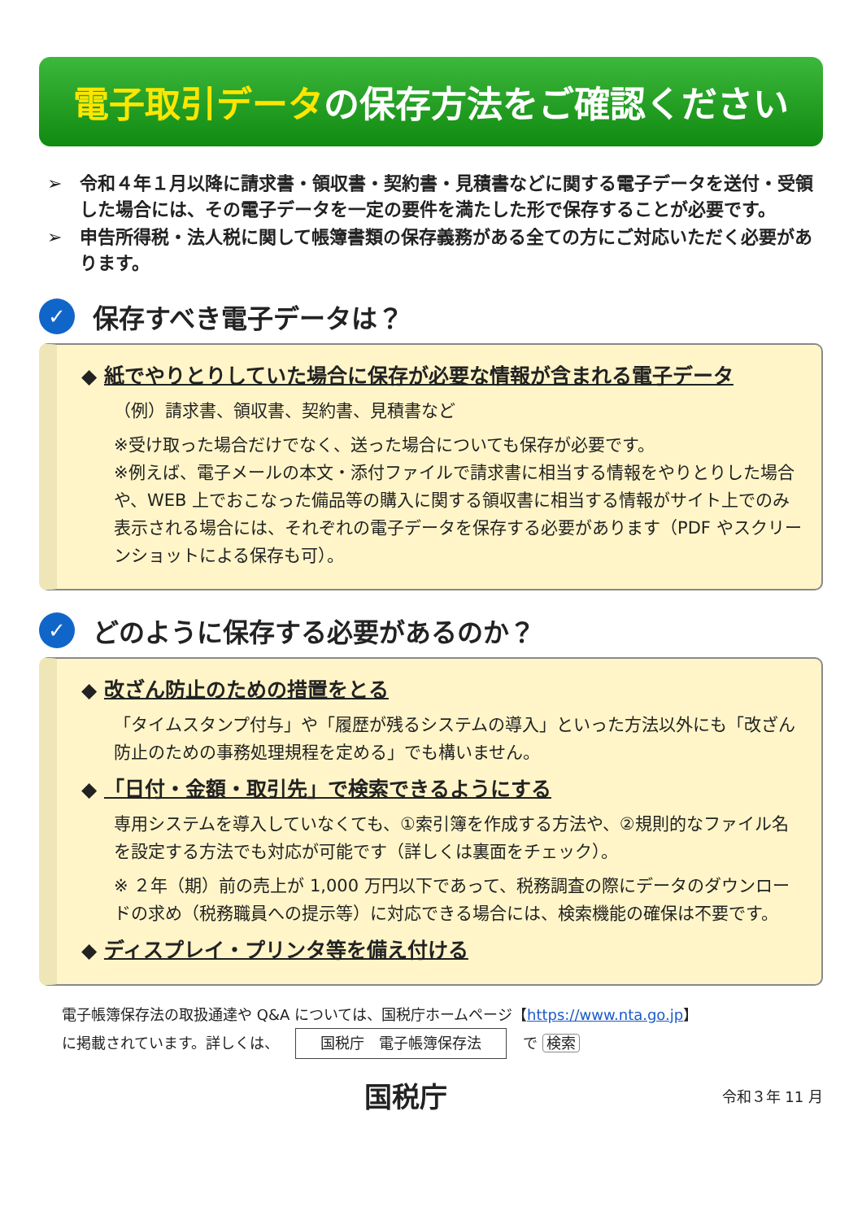電子取引データ の保存方法をご確認ください
➢　令和４年１月以降に請求書・領収書・契約書・見積書などに関する電子データを送付・受領した場合には、その電子データを一定の要件を満たした形で保存することが必要です。
➢　申告所得税・法人税に関して帳簿書類の保存義務がある全ての方にご対応いただく必要があります。
✓ 保存すべき電子データは？
◆ 紙でやりとりしていた場合に保存が必要な情報が含まれる電子データ
（例）請求書、領収書、契約書、見積書など
※受け取った場合だけでなく、送った場合についても保存が必要です。
※例えば、電子メールの本文・添付ファイルで請求書に相当する情報をやりとりした場合や、WEB 上でおこなった備品等の購入に関する領収書に相当する情報がサイト上でのみ表示される場合には、それぞれの電子データを保存する必要があります（PDF やスクリーンショットによる保存も可）。
✓ どのように保存する必要があるのか？
◆ 改ざん防止のための措置をとる
「タイムスタンプ付与」や「履歴が残るシステムの導入」といった方法以外にも「改ざん防止のための事務処理規程を定める」でも構いません。
◆ 「日付・金額・取引先」で検索できるようにする
専用システムを導入していなくても、①索引簿を作成する方法や、②規則的なファイル名を設定する方法でも対応が可能です（詳しくは裏面をチェック）。
※ ２年（期）前の売上が 1,000 万円以下であって、税務調査の際にデータのダウンロードの求め（税務職員への提示等）に対応できる場合には、検索機能の確保は不要です。
◆ ディスプレイ・プリンタ等を備え付ける
電子帳簿保存法の取扱通達や Q&A については、国税庁ホームページ【https://www.nta.go.jp】
に掲載されています。詳しくは、 国税庁　電子帳簿保存法 で 検索
国税庁 令和３年 11 月